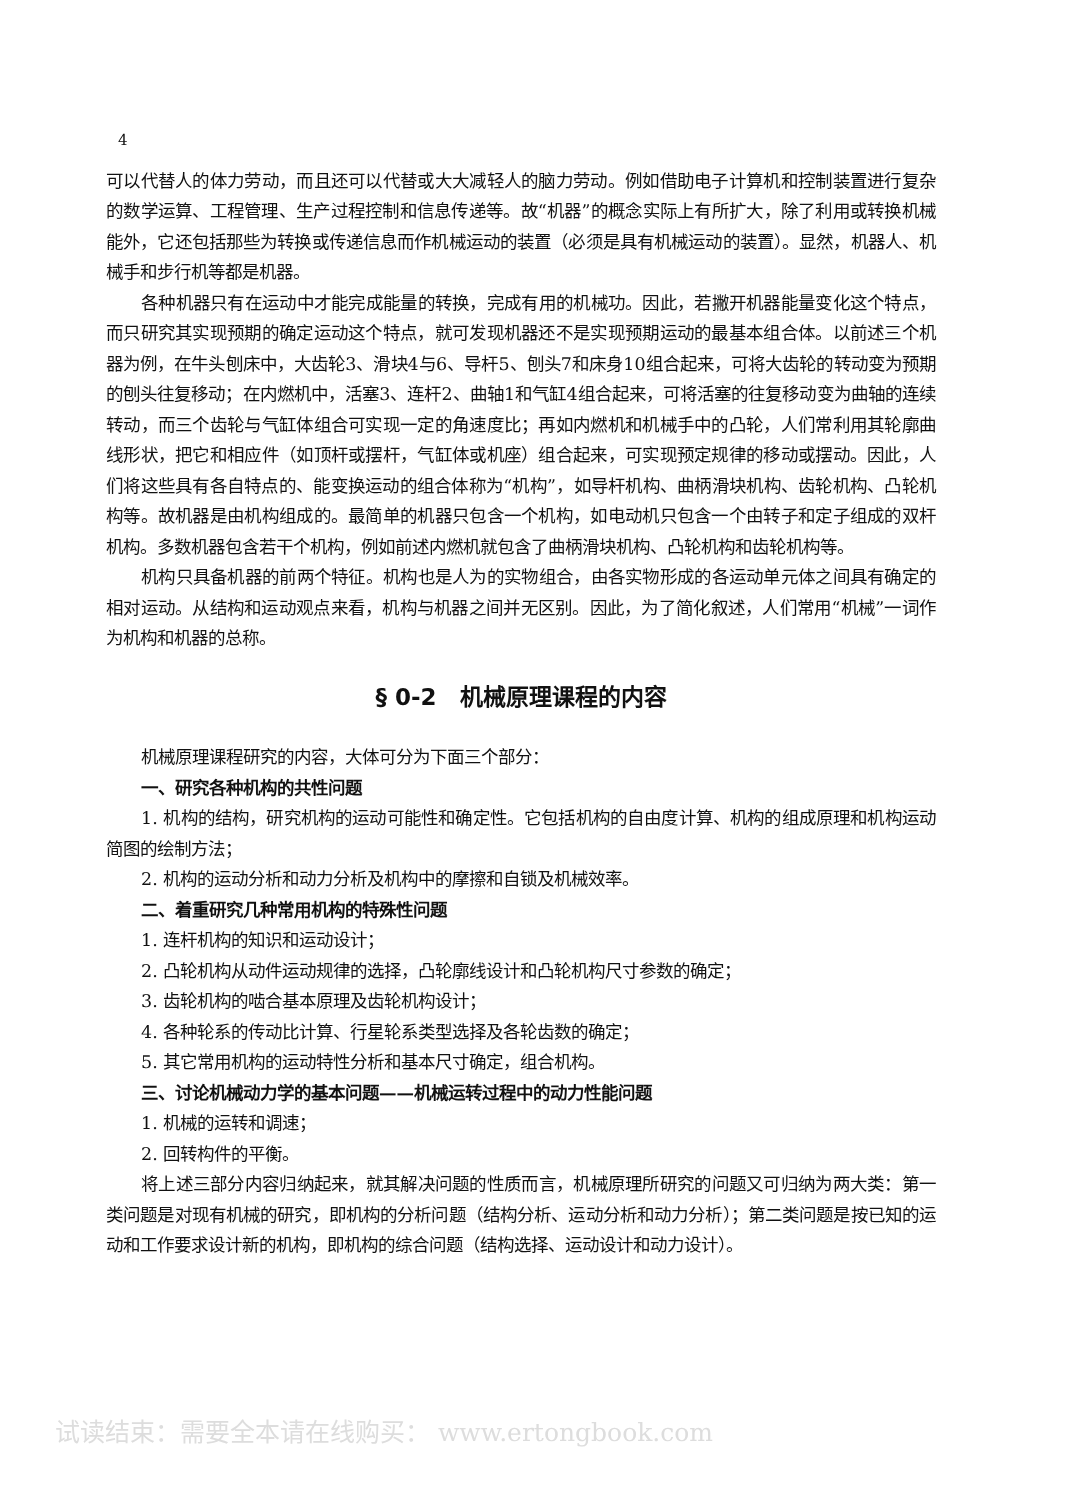4
可以代替人的体力劳动，而且还可以代替或大大减轻人的脑力劳动。例如借助电子计算机和控制装置进行复杂的数学运算、工程管理、生产过程控制和信息传递等。故“机器”的概念实际上有所扩大，除了利用或转换机械能外，它还包括那些为转换或传递信息而作机械运动的装置（必须是具有机械运动的装置）。显然，机器人、机械手和步行机等都是机器。
各种机器只有在运动中才能完成能量的转换，完成有用的机械功。因此，若撇开机器能量变化这个特点，而只研究其实现预期的确定运动这个特点，就可发现机器还不是实现预期运动的最基本组合体。以前述三个机器为例，在牛头刨床中，大齿轮3、滑块4与6、导杆5、刨头7和床身10组合起来，可将大齿轮的转动变为预期的刨头往复移动；在内燃机中，活塞3、连杆2、曲轴1和气缸4组合起来，可将活塞的往复移动变为曲轴的连续转动，而三个齿轮与气缸体组合可实现一定的角速度比；再如内燃机和机械手中的凸轮，人们常利用其轮廓曲线形状，把它和相应件（如顶杆或摆杆，气缸体或机座）组合起来，可实现预定规律的移动或摆动。因此，人们将这些具有各自特点的、能变换运动的组合体称为“机构”，如导杆机构、曲柄滑块机构、齿轮机构、凸轮机构等。故机器是由机构组成的。最简单的机器只包含一个机构，如电动机只包含一个由转子和定子组成的双杆机构。多数机器包含若干个机构，例如前述内燃机就包含了曲柄滑块机构、凸轮机构和齿轮机构等。
机构只具备机器的前两个特征。机构也是人为的实物组合，由各实物形成的各运动单元体之间具有确定的相对运动。从结构和运动观点来看，机构与机器之间并无区别。因此，为了简化叙述，人们常用“机械”一词作为机构和机器的总称。
§ 0-2　机械原理课程的内容
机械原理课程研究的内容，大体可分为下面三个部分：
一、研究各种机构的共性问题
1. 机构的结构，研究机构的运动可能性和确定性。它包括机构的自由度计算、机构的组成原理和机构运动简图的绘制方法；
2. 机构的运动分析和动力分析及机构中的摩擦和自锁及机械效率。
二、着重研究几种常用机构的特殊性问题
1. 连杆机构的知识和运动设计；
2. 凸轮机构从动件运动规律的选择，凸轮廓线设计和凸轮机构尺寸参数的确定；
3. 齿轮机构的啮合基本原理及齿轮机构设计；
4. 各种轮系的传动比计算、行星轮系类型选择及各轮齿数的确定；
5. 其它常用机构的运动特性分析和基本尺寸确定，组合机构。
三、讨论机械动力学的基本问题——机械运转过程中的动力性能问题
1. 机械的运转和调速；
2. 回转构件的平衡。
将上述三部分内容归纳起来，就其解决问题的性质而言，机械原理所研究的问题又可归纳为两大类：第一类问题是对现有机械的研究，即机构的分析问题（结构分析、运动分析和动力分析）；第二类问题是按已知的运动和工作要求设计新的机构，即机构的综合问题（结构选择、运动设计和动力设计）。
试读结束：需要全本请在线购买： www.ertongbook.com